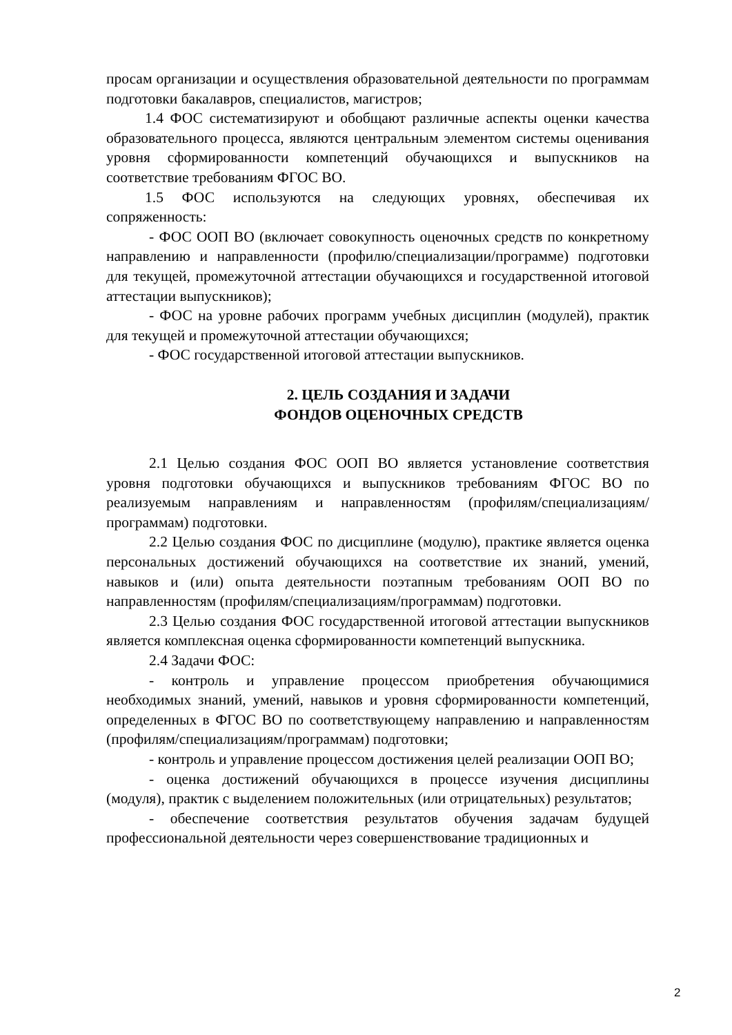просам организации и осуществления образовательной деятельности по программам подготовки бакалавров, специалистов, магистров;
1.4 ФОС систематизируют и обобщают различные аспекты оценки качества образовательного процесса, являются центральным элементом системы оценивания уровня сформированности компетенций обучающихся и выпускников на соответствие требованиям ФГОС ВО.
1.5 ФОС используются на следующих уровнях, обеспечивая их сопряженность:
- ФОС ООП ВО (включает совокупность оценочных средств по конкретному направлению и направленности (профилю/специализации/программе) подготовки для текущей, промежуточной аттестации обучающихся и государственной итоговой аттестации выпускников);
- ФОС на уровне рабочих программ учебных дисциплин (модулей), практик для текущей и промежуточной аттестации обучающихся;
- ФОС государственной итоговой аттестации выпускников.
2. ЦЕЛЬ СОЗДАНИЯ И ЗАДАЧИ
ФОНДОВ ОЦЕНОЧНЫХ СРЕДСТВ
2.1 Целью создания ФОС ООП ВО является установление соответствия уровня подготовки обучающихся и выпускников требованиям ФГОС ВО по реализуемым направлениям и направленностям (профилям/специализациям/программам) подготовки.
2.2 Целью создания ФОС по дисциплине (модулю), практике является оценка персональных достижений обучающихся на соответствие их знаний, умений, навыков и (или) опыта деятельности поэтапным требованиям ООП ВО по направленностям (профилям/специализациям/программам) подготовки.
2.3 Целью создания ФОС государственной итоговой аттестации выпускников является комплексная оценка сформированности компетенций выпускника.
2.4 Задачи ФОС:
- контроль и управление процессом приобретения обучающимися необходимых знаний, умений, навыков и уровня сформированности компетенций, определенных в ФГОС ВО по соответствующему направлению и направленностям (профилям/специализациям/программам) подготовки;
- контроль и управление процессом достижения целей реализации ООП ВО;
- оценка достижений обучающихся в процессе изучения дисциплины (модуля), практик с выделением положительных (или отрицательных) результатов;
- обеспечение соответствия результатов обучения задачам будущей профессиональной деятельности через совершенствование традиционных и
2